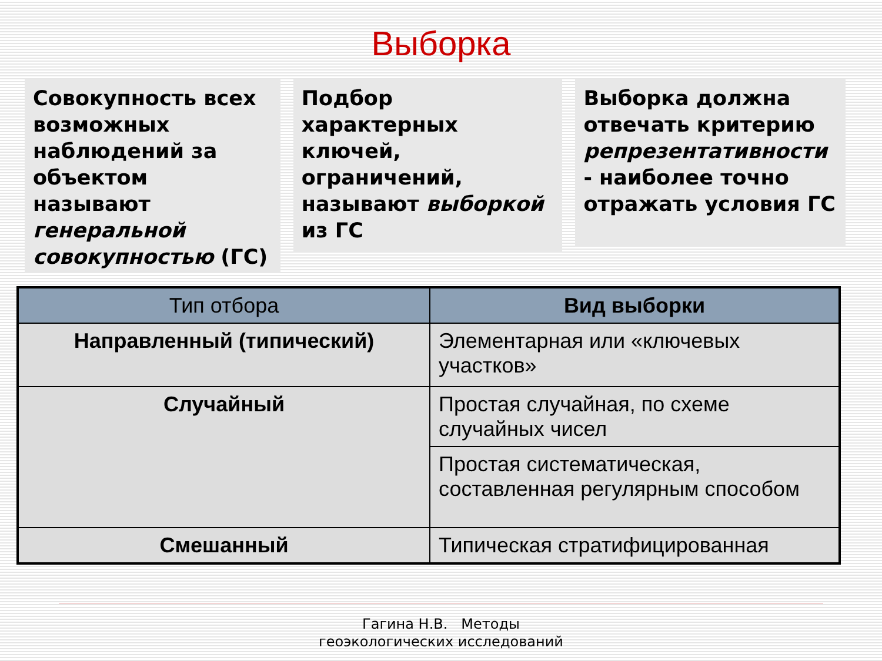Выборка
Совокупность всех возможных наблюдений за объектом называют генеральной совокупностью (ГС)
Подбор характерных ключей, ограничений, называют выборкой из ГС
Выборка должна отвечать критерию репрезентативности - наиболее точно отражать условия ГС
| Тип отбора | Вид выборки |
| --- | --- |
| Направленный (типический) | Элементарная или «ключевых участков» |
| Случайный | Простая случайная, по схеме случайных чисел |
| | Простая систематическая, составленная регулярным способом |
| Смешанный | Типическая стратифицированная |
Гагина Н.В. Методы
геоэкологических исследований